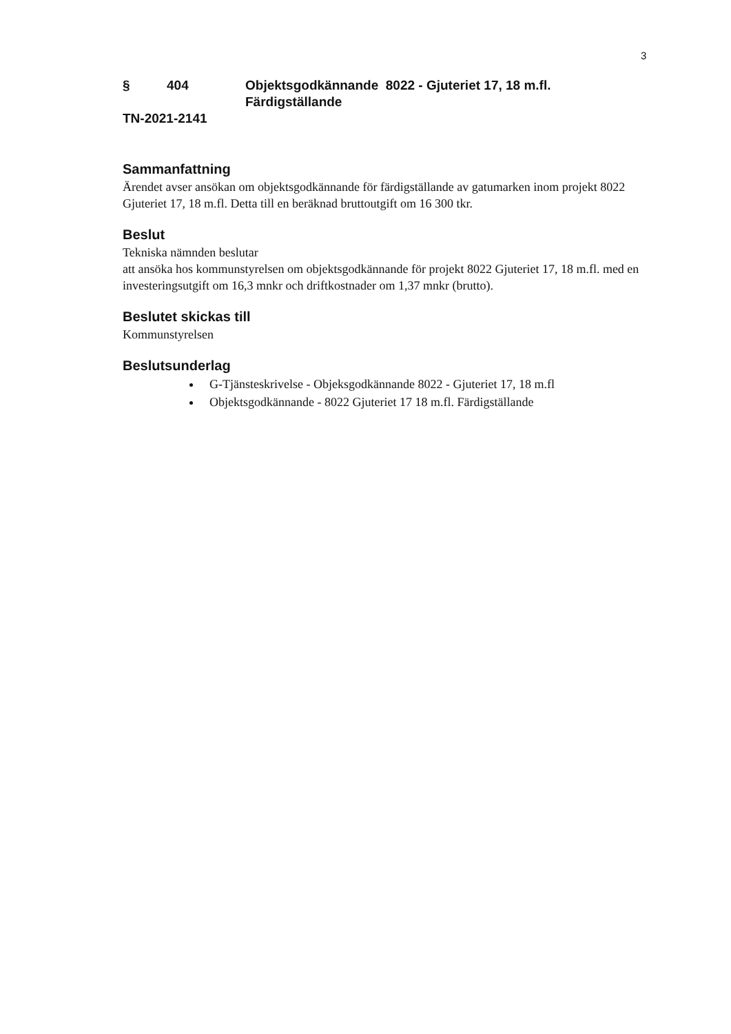3
§ 404 Objektsgodkännande 8022 - Gjuteriet 17, 18 m.fl.
Färdigställande
TN-2021-2141
Sammanfattning
Ärendet avser ansökan om objektsgodkännande för färdigställande av gatumarken inom projekt 8022 Gjuteriet 17, 18 m.fl. Detta till en beräknad bruttoutgift om 16 300 tkr.
Beslut
Tekniska nämnden beslutar
att ansöka hos kommunstyrelsen om objektsgodkännande för projekt 8022 Gjuteriet 17, 18 m.fl. med en investeringsutgift om 16,3 mnkr och driftkostnader om 1,37 mnkr (brutto).
Beslutet skickas till
Kommunstyrelsen
Beslutsunderlag
G-Tjänsteskrivelse - Objeksgodkännande 8022 - Gjuteriet 17, 18 m.fl
Objektsgodkännande - 8022 Gjuteriet 17 18 m.fl. Färdigställande